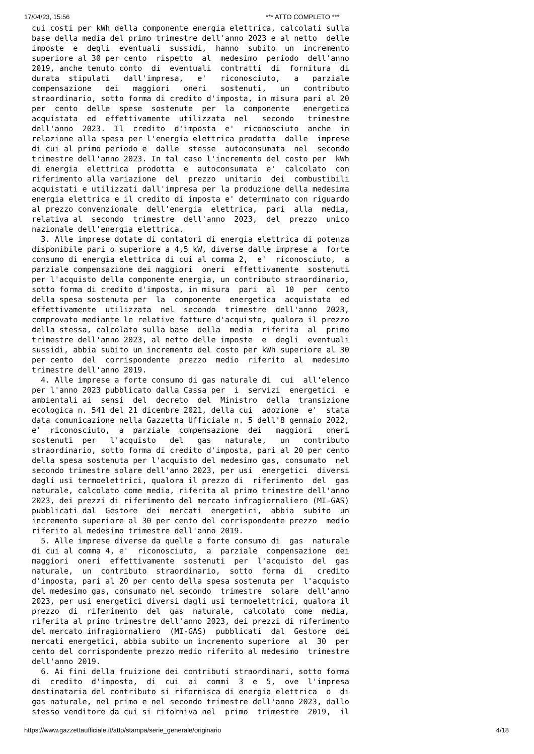17/04/23, 15:56 *** ATTO COMPLETO ***
cui costi per kWh della componente energia elettrica, calcolati sulla base della media del primo trimestre dell'anno 2023 e al netto delle imposte e degli eventuali sussidi, hanno subito un incremento superiore al 30 per cento rispetto al medesimo periodo dell'anno 2019, anche tenuto conto di eventuali contratti di fornitura di durata stipulati dall'impresa, e' riconosciuto, a parziale compensazione dei maggiori oneri sostenuti, un contributo straordinario, sotto forma di credito d'imposta, in misura pari al 20 per cento delle spese sostenute per la componente energetica acquistata ed effettivamente utilizzata nel secondo trimestre dell'anno 2023. Il credito d'imposta e' riconosciuto anche in relazione alla spesa per l'energia elettrica prodotta dalle imprese di cui al primo periodo e dalle stesse autoconsumata nel secondo trimestre dell'anno 2023. In tal caso l'incremento del costo per kWh di energia elettrica prodotta e autoconsumata e' calcolato con riferimento alla variazione del prezzo unitario dei combustibili acquistati e utilizzati dall'impresa per la produzione della medesima energia elettrica e il credito di imposta e' determinato con riguardo al prezzo convenzionale dell'energia elettrica, pari alla media, relativa al secondo trimestre dell'anno 2023, del prezzo unico nazionale dell'energia elettrica. 3. Alle imprese dotate di contatori di energia elettrica di potenza disponibile pari o superiore a 4,5 kW, diverse dalle imprese a forte consumo di energia elettrica di cui al comma 2, e' riconosciuto, a parziale compensazione dei maggiori oneri effettivamente sostenuti per l'acquisto della componente energia, un contributo straordinario, sotto forma di credito d'imposta, in misura pari al 10 per cento della spesa sostenuta per la componente energetica acquistata ed effettivamente utilizzata nel secondo trimestre dell'anno 2023, comprovato mediante le relative fatture d'acquisto, qualora il prezzo della stessa, calcolato sulla base della media riferita al primo trimestre dell'anno 2023, al netto delle imposte e degli eventuali sussidi, abbia subito un incremento del costo per kWh superiore al 30 per cento del corrispondente prezzo medio riferito al medesimo trimestre dell'anno 2019. 4. Alle imprese a forte consumo di gas naturale di cui all'elenco per l'anno 2023 pubblicato dalla Cassa per i servizi energetici e ambientali ai sensi del decreto del Ministro della transizione ecologica n. 541 del 21 dicembre 2021, della cui adozione e' stata data comunicazione nella Gazzetta Ufficiale n. 5 dell'8 gennaio 2022, e' riconosciuto, a parziale compensazione dei maggiori oneri sostenuti per l'acquisto del gas naturale, un contributo straordinario, sotto forma di credito d'imposta, pari al 20 per cento della spesa sostenuta per l'acquisto del medesimo gas, consumato nel secondo trimestre solare dell'anno 2023, per usi energetici diversi dagli usi termoelettrici, qualora il prezzo di riferimento del gas naturale, calcolato come media, riferita al primo trimestre dell'anno 2023, dei prezzi di riferimento del mercato infragiornaliero (MI-GAS) pubblicati dal Gestore dei mercati energetici, abbia subito un incremento superiore al 30 per cento del corrispondente prezzo medio riferito al medesimo trimestre dell'anno 2019. 5. Alle imprese diverse da quelle a forte consumo di gas naturale di cui al comma 4, e' riconosciuto, a parziale compensazione dei maggiori oneri effettivamente sostenuti per l'acquisto del gas naturale, un contributo straordinario, sotto forma di credito d'imposta, pari al 20 per cento della spesa sostenuta per l'acquisto del medesimo gas, consumato nel secondo trimestre solare dell'anno 2023, per usi energetici diversi dagli usi termoelettrici, qualora il prezzo di riferimento del gas naturale, calcolato come media, riferita al primo trimestre dell'anno 2023, dei prezzi di riferimento del mercato infragiornaliero (MI-GAS) pubblicati dal Gestore dei mercati energetici, abbia subito un incremento superiore al 30 per cento del corrispondente prezzo medio riferito al medesimo trimestre dell'anno 2019. 6. Ai fini della fruizione dei contributi straordinari, sotto forma di credito d'imposta, di cui ai commi 3 e 5, ove l'impresa destinataria del contributo si rifornisca di energia elettrica o di gas naturale, nel primo e nel secondo trimestre dell'anno 2023, dallo stesso venditore da cui si riforniva nel primo trimestre 2019, il
https://www.gazzettaufficiale.it/atto/stampa/serie_generale/originario 4/18